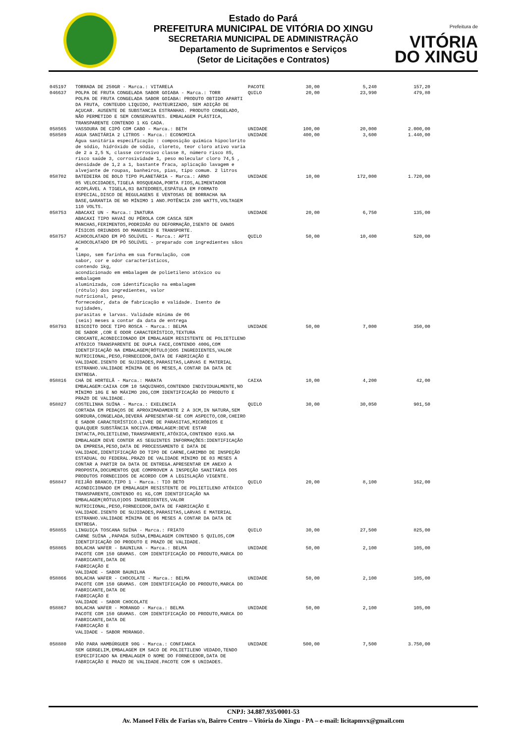Estado do Pará
PREFEITURA MUNICIPAL DE VITÓRIA DO XINGU
SECRETARIA MUNICIPAL DE ADMINISTRAÇÃO
Departamento de Suprimentos e Serviços
(Setor de Licitações e Contratos)
Prefeitura de
VITÓRIA
DO XINGU
| 045197 | TORRADA DE 250GR - Marca.: VITARELA | PACOTE | 30,00 | 5,240 | 157,20 |
| 046637 | POLPA DE FRUTA CONGELADA SABOR GOIABA - Marca.: TORR POLPA DE FRUTA CONGELADA SABOR GOIABA: PRODUTO OBTIDO APARTI DA FRUTA, CONTEUDO LIQUIDO, PASTEURIZADO, SEM ADIÇÃO DE AÇUCAR. AUSENTE DE SUBSTANCIA ESTRANHAS. PRODUTO CONGELADO, NÃO PERMETIDO E SEM CONSERVANTES. EMBALAGEM PLÁSTICA, TRANSPARENTE CONTENDO 1 KG CADA. | QUILO | 20,00 | 23,990 | 479,80 |
| 058565 | VASSOURA DE CIPÓ COM CABO - Marca.: BETH | UNIDADE | 100,00 | 20,000 | 2.000,00 |
| 058589 | AGUA SANITÁRIA 2 LITROS - Marca.: ECONOMICA Água sanitária especificação : composição química hipoclorito de sódio, hidróxido de sódio, cloreto, teor cloro ativo varia de 2 a 2,5 %, classe corrosivo classe 8, número risco 85, risco saúde 3, corrosividade 1, peso molecular cloro 74,5 , densidade de 1,2 a 1, bastante fraca, aplicação lavagem e alvejante de roupas, banheiros, pias, tipo comum. 2 litros | UNIDADE | 400,00 | 3,600 | 1.440,00 |
| 058702 | BATEDEIRA DE BOLO TIPO PLANETÁRIA - Marca.: ARNO 05 VELOCIDADES,TIGELA ROSQUEADA,PORTA FIOS,ALIMENTADOR ACOPLÁVEL A TIGELA,03 BATEDORES,ESPÁTULA EM FORMATO ESPECIAL,DISCO DE REGULAGENS E VENTOSAS DE BORRACHA NA BASE,GARANTIA DE NO MÍNIMO 1 ANO.POTÊNCIA 280 WATTS,VOLTAGEM 110 VOLTS. | UNIDADE | 10,00 | 172,000 | 1.720,00 |
| 058753 | ABACAXI UN - Marca.: INATURA ABACAXI TIPO HAVAÍ OU PÉROLA COM CASCA SEM MANCHAS,FERIMENTOS,PODRIDÃO OU DEFORMAÇÃO,ISENTO DE DANOS FÍSICOS ORIUNDOS DO MANUSEIO E TRANSPORTE. | UNIDADE | 20,00 | 6,750 | 135,00 |
| 058757 | ACHOCOLATADO EM PÓ SOLÚVEL - Marca.: APTI ACHOCOLATADO EM PÓ SOLÚVEL - preparado com ingredientes sãos e limpo, sem farinha em sua formulação, com sabor, cor e odor característicos, contendo 1kg, acondicionado em embalagem de polietileno atóxico ou embalagem aluminizada, com identificação na embalagem (rótulo) dos ingredientes, valor nutricional, peso, fornecedor, data de fabricação e validade. Isento de sujidades, parasitas e larvas. Validade mínima de 06 (seis) meses a contar da data de entrega | QUILO | 50,00 | 10,400 | 520,00 |
| 058793 | BISCOITO DOCE TIPO ROSCA - Marca.: BELMA DE SABOR ,COR E ODOR CARACTERÍSTICO,TEXTURA CROCANTE,ACONDICIONADO EM EMBALAGEM RESISTENTE DE POLIETILENO ATÓXICO TRANSPARENTE DE DUPLA FACE,CONTENDO 400G,COM IDENTIFICAÇÃO NA EMBALAGEM(RÓTULO)DOS INGREDIENTES,VALOR NUTRICIONAL,PESO,FORNECEDOR,DATA DE FABRICAÇÃO E VALIDADE.ISENTO DE SUJIDADES,PARASITAS,LARVAS E MATERIAL ESTRANHO.VALIDADE MÍNIMA DE 06 MESES,A CONTAR DA DATA DE ENTREGA. | UNIDADE | 50,00 | 7,000 | 350,00 |
| 058816 | CHÁ DE HORTELÃ - Marca.: MARATA EMBALAGEM:CAIXA COM 10 SAQUINHOS,CONTENDO INDIVIDUALMENTE,NO MÍNIMO 10G E NO MÁXIMO 20G,COM IDENTIFICAÇÃO DO PRODUTO E PRAZO DE VALIDADE. | CAIXA | 10,00 | 4,200 | 42,00 |
| 058827 | COSTELINHA SUÍNA - Marca.: EXELENCIA CORTADA EM PEDAÇOS DE APROXIMADAMENTE 2 A 3CM,IN NATURA,SEM GORDURA,CONGELADA,DEVERÁ APRESENTAR-SE COM ASPECTO,COR,CHEIRO E SABOR CARACTERÍSTICO.LIVRE DE PARASITAS,MICRÓBIOS E QUALQUER SUBSTÂNCIA NOCIVA.EMBALAGEM:DEVE ESTAR INTACTA,POLIETILENO,TRANSPARENTE,ATÓXICA,CONTENDO 01KG.NA EMBALAGEM DEVE CONTER AS SEGUINTES INFORMAÇÕES:IDENTIFICAÇÃO DA EMPRESA,PESO,DATA DE PROCESSAMENTO E DATA DE VALIDADE,IDENTIFICAÇÃO DO TIPO DE CARNE,CARIMBO DE INSPEÇÃO ESTADUAL OU FEDERAL.PRAZO DE VALIDADE MÍNIMO DE 03 MESES A CONTAR A PARTIR DA DATA DE ENTREGA.APRESENTAR EM ANEXO A PROPOSTA,DOCUMENTOS QUE COMPROVEM A INSPEÇÃO SANITÁRIA DOS PRODUTOS FORNECIDOS DE ACORDO COM A LEGISLAÇÃO VIGENTE. | QUILO | 30,00 | 30,050 | 901,50 |
| 058847 | FEIJÃO BRANCO,TIPO 1 - Marca.: TIO BETO ACONDICIONADO EM EMBALAGEM RESISTENTE DE POLIETILENO ATÓXICO TRANSPARENTE,CONTENDO 01 KG,COM IDENTIFICAÇÃO NA EMBALAGEM(RÓTULO)DOS INGREDIENTES,VALOR NUTRICIONAL,PESO,FORNECEDOR,DATA DE FABRICAÇÃO E VALIDADE.ISENTO DE SUJIDADES,PARASITAS,LARVAS E MATERIAL ESTRANHO.VALIDADE MÍNIMA DE 06 MESES A CONTAR DA DATA DE ENTREGA. | QUILO | 20,00 | 8,100 | 162,00 |
| 058855 | LINGUIÇA TOSCANA SUÍNA - Marca.: FRIATO CARNE SUÍNA ,PAPADA SUÍNA,EMBALAGEM CONTENDO 5 QUILOS,COM IDENTIFICAÇÃO DO PRODUTO E PRAZO DE VALIDADE. | QUILO | 30,00 | 27,500 | 825,00 |
| 058865 | BOLACHA WAFER - BAUNILHA - Marca.: BELMA PACOTE COM 150 GRAMAS. COM IDENTIFICAÇÃO DO PRODUTO,MARCA DO FABRICANTE,DATA DE FABRICAÇÃO E VALIDADE - SABOR BAUNILHA | UNIDADE | 50,00 | 2,100 | 105,00 |
| 058866 | BOLACHA WAFER - CHOCOLATE - Marca.: BELMA PACOTE COM 150 GRAMAS. COM IDENTIFICAÇÃO DO PRODUTO,MARCA DO FABRICANTE,DATA DE FABRICAÇÃO E VALIDADE - SABOR CHOCOLATE | UNIDADE | 50,00 | 2,100 | 105,00 |
| 058867 | BOLACHA WAFER - MORANGO - Marca.: BELMA PACOTE COM 150 GRAMAS. COM IDENTIFICAÇÃO DO PRODUTO,MARCA DO FABRICANTE,DATA DE FABRICAÇÃO E VALIDADE - SABOR MORANGO. | UNIDADE | 50,00 | 2,100 | 105,00 |
| 058880 | PÃO PARA HAMBÚRGUER 90G - Marca.: CONFIANCA SEM GERGELIM,EMBALAGEM EM SACO DE POLIETILENO VEDADO,TENDO ESPECIFICADO NA EMBALAGEM O NOME DO FORNECEDOR,DATA DE FABRICAÇÃO E PRAZO DE VALIDADE.PACOTE COM 6 UNIDADES. | UNIDADE | 500,00 | 7,500 | 3.750,00 |
CNPJ: 34.887.935/0001-53
Av. Manoel Félix de Farias s/n, Bairro Centro – Vitória do Xingu - PA – e-mail: licitapmvx@gmail.com